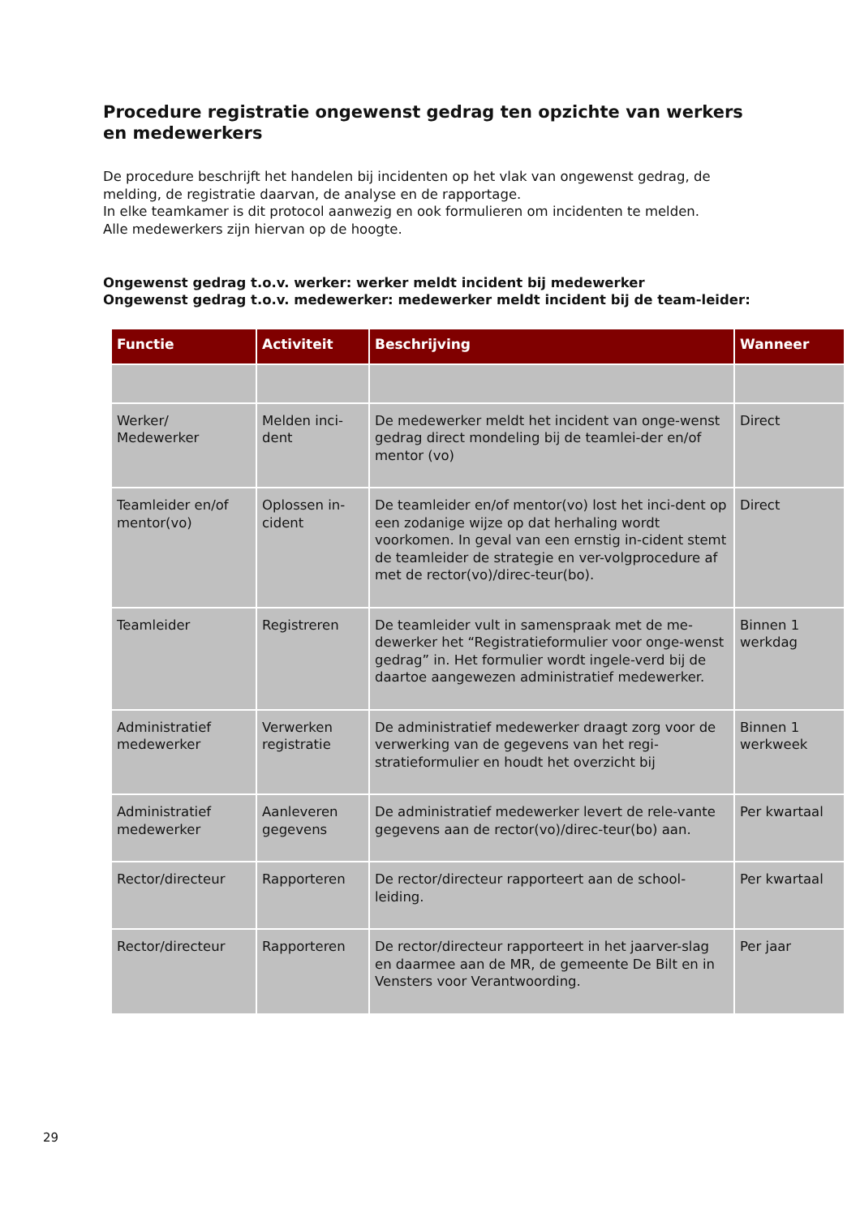Procedure registratie ongewenst gedrag ten opzichte van werkers en medewerkers
De procedure beschrijft het handelen bij incidenten op het vlak van ongewenst gedrag, de melding, de registratie daarvan, de analyse en de rapportage.
In elke teamkamer is dit protocol aanwezig en ook formulieren om incidenten te melden.
Alle medewerkers zijn hiervan op de hoogte.
Ongewenst gedrag t.o.v. werker: werker meldt incident bij medewerker
Ongewenst gedrag t.o.v. medewerker: medewerker meldt incident bij de team-leider:
| Functie | Activiteit | Beschrijving | Wanneer |
| --- | --- | --- | --- |
| Werker/ Medewerker | Melden inci-dent | De medewerker meldt het incident van onge-wenst gedrag direct mondeling bij de teamlei-der en/of mentor (vo) | Direct |
| Teamleider en/of mentor(vo) | Oplossen in-cident | De teamleider en/of mentor(vo) lost het inci-dent op een zodanige wijze op dat herhaling wordt voorkomen. In geval van een ernstig in-cident stemt de teamleider de strategie en ver-volgprocedure af met de rector(vo)/direc-teur(bo). | Direct |
| Teamleider | Registreren | De teamleider vult in samenspraak met de me-dewerker het “Registratieformulier voor onge-wenst gedrag” in. Het formulier wordt ingele-verd bij de daartoe aangewezen administratief medewerker. | Binnen 1 werkdag |
| Administratief medewerker | Verwerken registratie | De administratief medewerker draagt zorg voor de verwerking van de gegevens van het regi-stratieformulier en houdt het overzicht bij | Binnen 1 werkweek |
| Administratief medewerker | Aanleveren gegevens | De administratief medewerker levert de rele-vante gegevens aan de rector(vo)/direc-teur(bo) aan. | Per kwartaal |
| Rector/directeur | Rapporteren | De rector/directeur rapporteert aan de school-leiding. | Per kwartaal |
| Rector/directeur | Rapporteren | De rector/directeur rapporteert in het jaarver-slag en daarmee aan de MR, de gemeente De Bilt en in Vensters voor Verantwoording. | Per jaar |
29